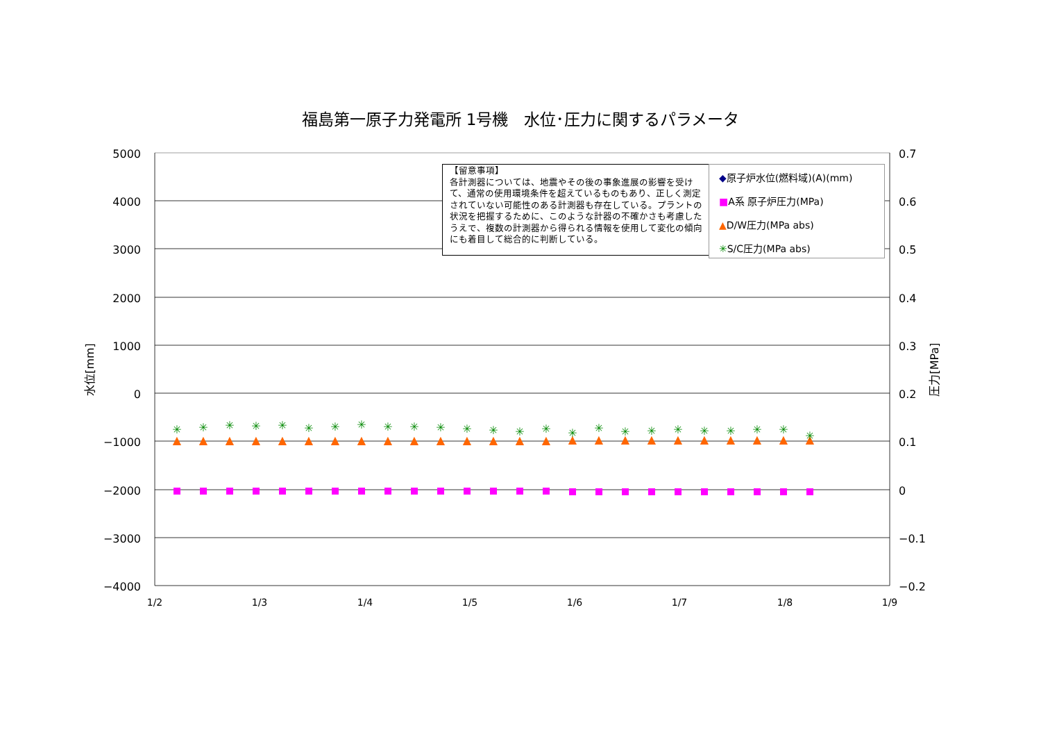福島第一原子力発電所 1号機　水位･圧力に関するパラメータ
5000
4000
3000
2000
1000
0
−1000
−2000
−3000
−4000
0.7
0.6
0.5
0.4
0.3
0.2
0.1
0
−0.1
−0.2
1/2
1/3
1/4
1/5
1/6
1/7
1/8
1/9
水位[mm]
圧力[MPa]
▲
▲
▲
▲
▲
▲
▲
▲
▲
▲
▲
▲
▲
▲
▲
▲
▲
▲
▲
▲
▲
▲
▲
▲
▲
✳
✳
✳
✳
✳
✳
✳
✳
✳
✳
✳
✳
✳
✳
✳
✳
✳
✳
✳
✳
✳
✳
✳
✳
✳
【留意事項】
各計測器については、地震やその後の事象進展の影響を受けて、通常の使用環境条件を超えているものもあり、正しく測定されていない可能性のある計測器も存在している。プラントの状況を把握するために、このような計器の不確かさも考慮したうえで、複数の計測器から得られる情報を使用して変化の傾向にも着目して総合的に判断している。
◆原子炉水位(燃料域)(A)(mm)
■A系 原子炉圧力(MPa)
▲D/W圧力(MPa abs)
✳S/C圧力(MPa abs)